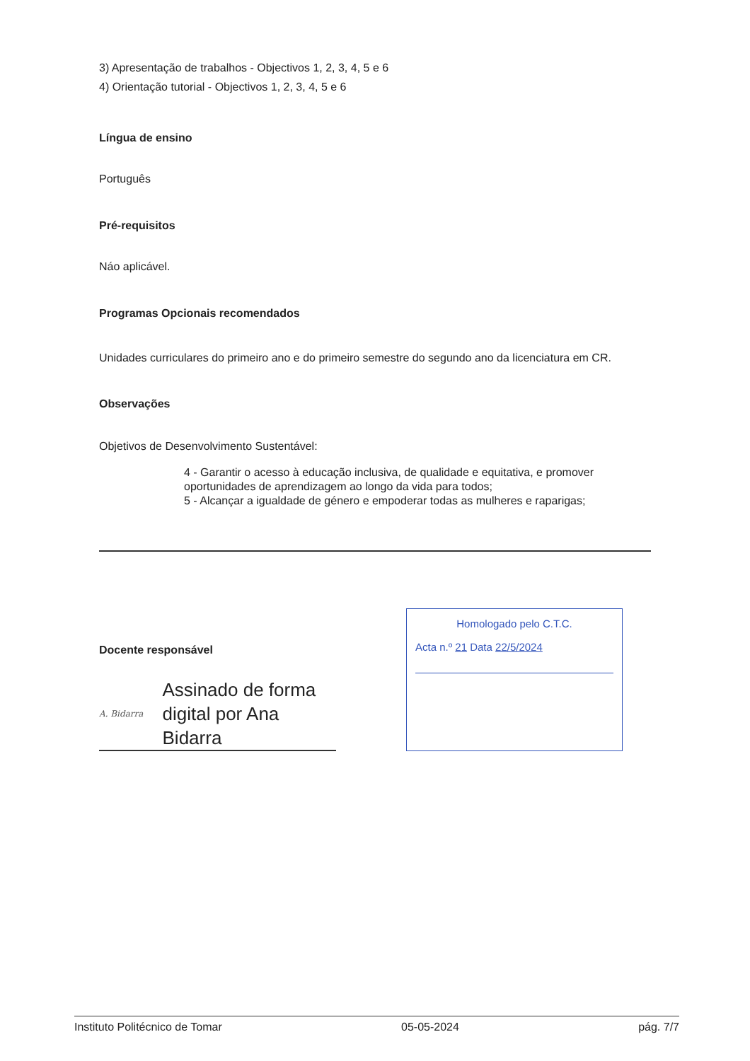3) Apresentação de trabalhos - Objectivos 1, 2, 3, 4, 5 e 6
4) Orientação tutorial - Objectivos 1, 2, 3, 4, 5 e 6
Língua de ensino
Português
Pré-requisitos
Náo aplicável.
Programas Opcionais recomendados
Unidades curriculares do primeiro ano e do primeiro semestre do segundo ano da licenciatura em CR.
Observações
Objetivos de Desenvolvimento Sustentável:
4 - Garantir o acesso à educação inclusiva, de qualidade e equitativa, e promover oportunidades de aprendizagem ao longo da vida para todos;
5 - Alcançar a igualdade de género e empoderar todas as mulheres e raparigas;
Docente responsável
A. Bidarra Assinado de forma digital por Ana Bidarra
Homologado pelo C.T.C.
Acta n.º 21 Data 22/5/2024
Instituto Politécnico de Tomar 05-05-2024 pág. 7/7